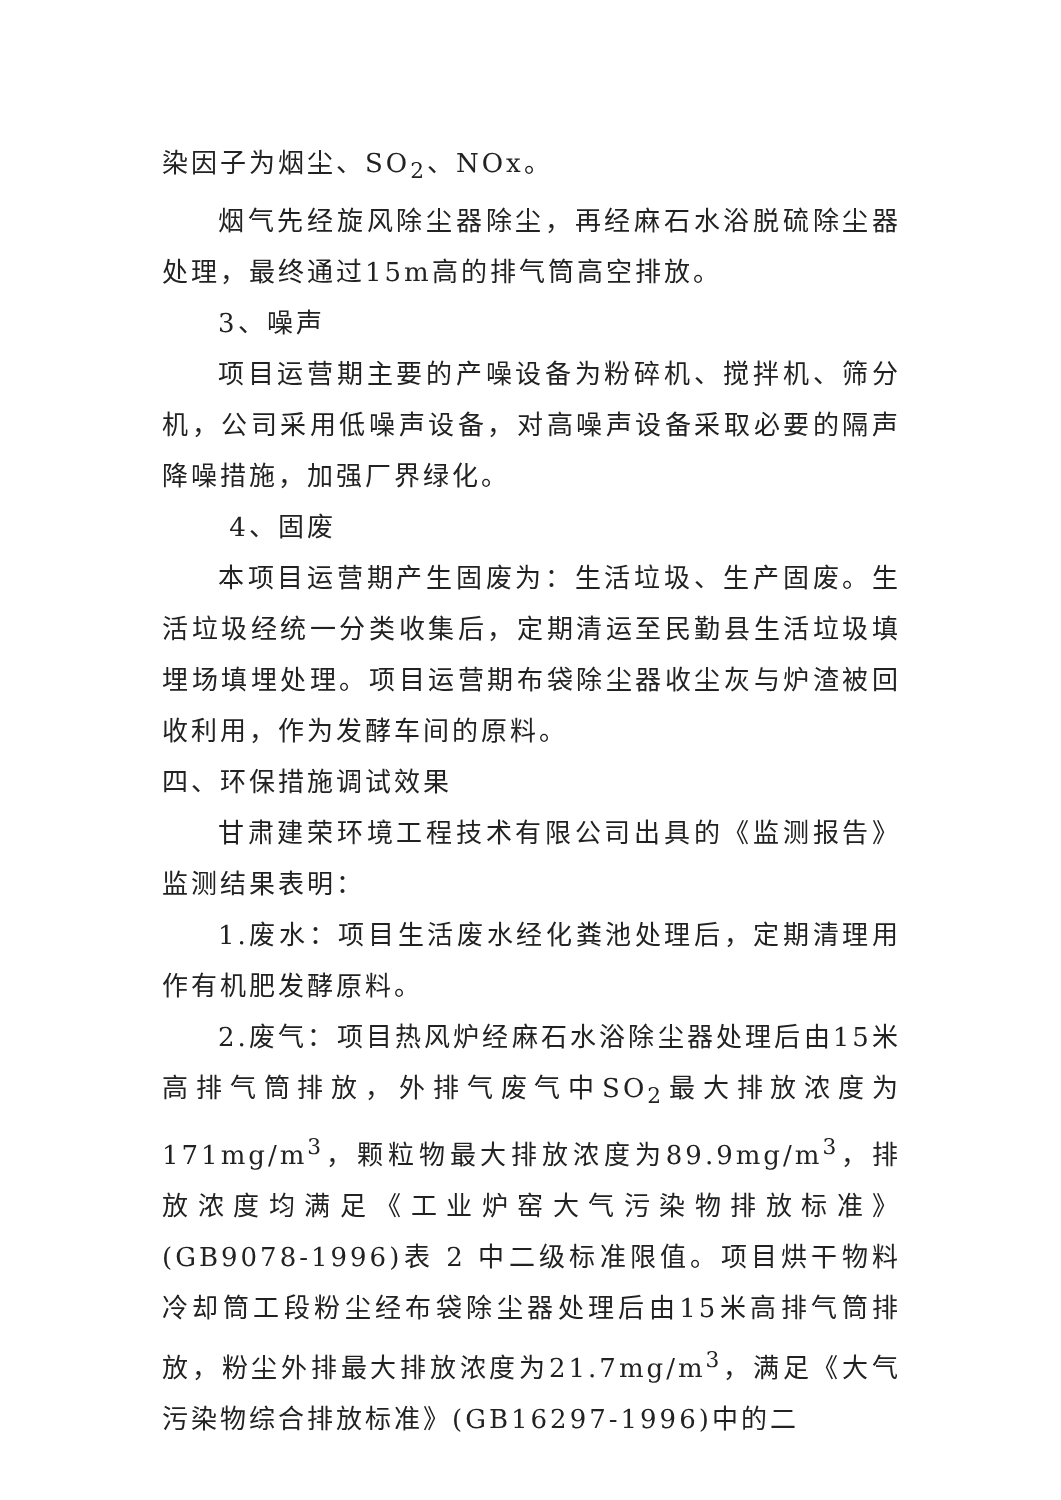染因子为烟尘、SO<sub>2</sub>、NOx。
烟气先经旋风除尘器除尘，再经麻石水浴脱硫除尘器处理，最终通过15m高的排气筒高空排放。
3、噪声
项目运营期主要的产噪设备为粉碎机、搅拌机、筛分机，公司采用低噪声设备，对高噪声设备采取必要的隔声降噪措施，加强厂界绿化。
4、固废
本项目运营期产生固废为：生活垃圾、生产固废。生活垃圾经统一分类收集后，定期清运至民勤县生活垃圾填埋场填埋处理。项目运营期布袋除尘器收尘灰与炉渣被回收利用，作为发酵车间的原料。
四、环保措施调试效果
甘肃建荣环境工程技术有限公司出具的《监测报告》监测结果表明：
1.废水：项目生活废水经化粪池处理后，定期清理用作有机肥发酵原料。
2.废气：项目热风炉经麻石水浴除尘器处理后由15米高排气筒排放，外排气废气中SO<sub>2</sub>最大排放浓度为171mg/m<sup>3</sup>，颗粒物最大排放浓度为89.9mg/m<sup>3</sup>，排放浓度均满足《工业炉窑大气污染物排放标准》(GB9078-1996)表 2 中二级标准限值。项目烘干物料冷却筒工段粉尘经布袋除尘器处理后由15米高排气筒排放，粉尘外排最大排放浓度为21.7mg/m<sup>3</sup>，满足《大气污染物综合排放标准》(GB16297-1996)中的二